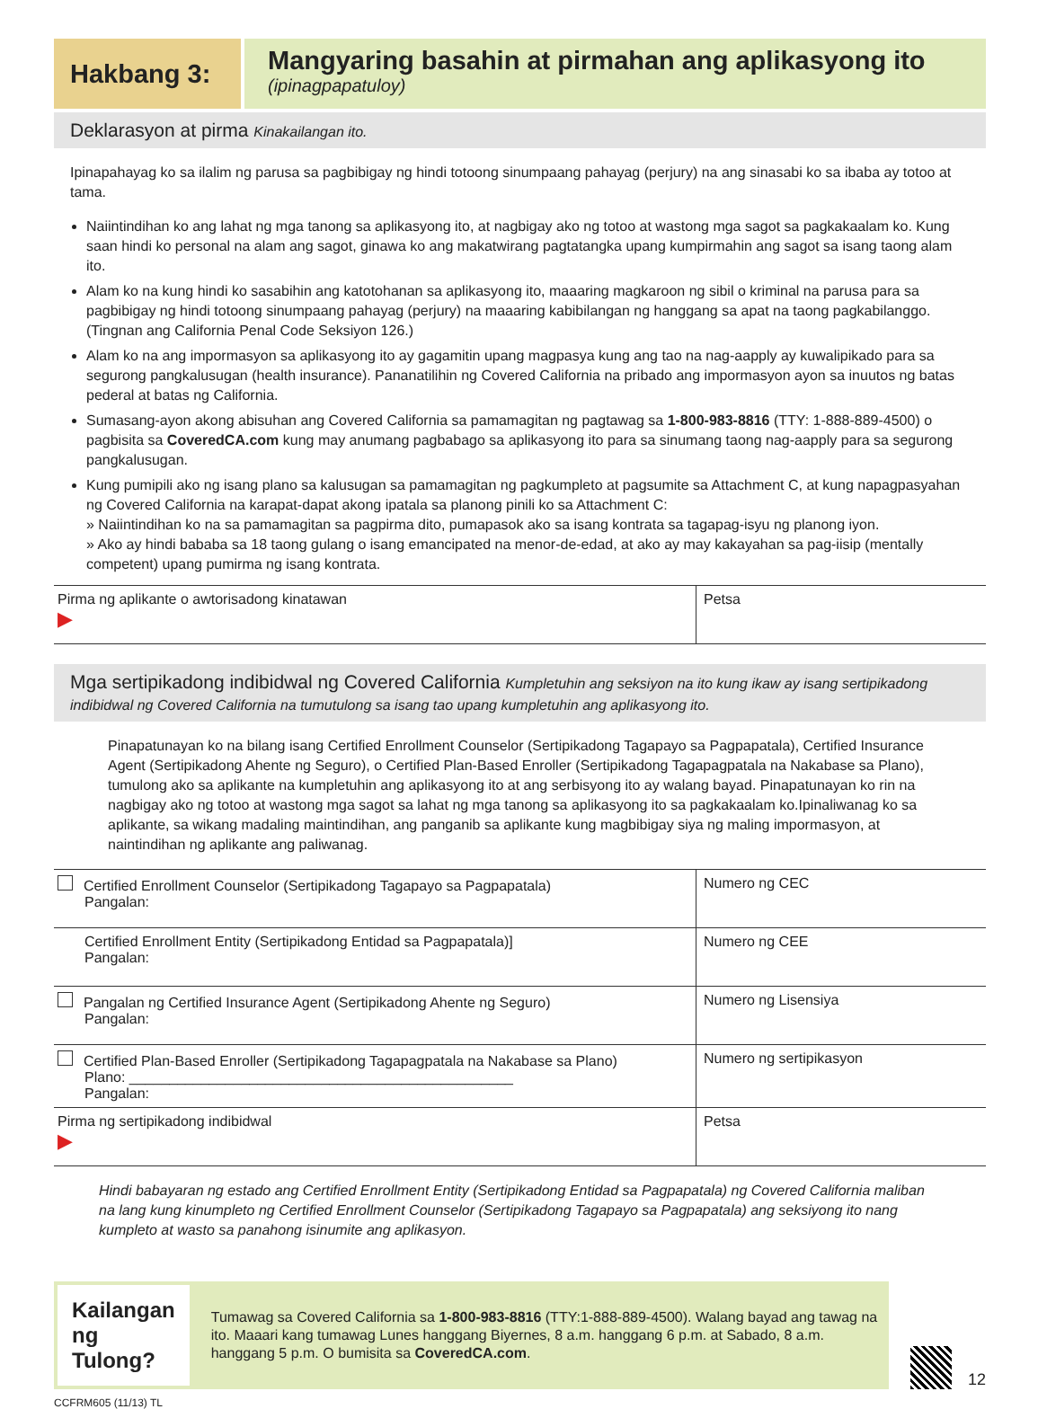Hakbang 3:
Mangyaring basahin at pirmahan ang aplikasyong ito
(ipinagpapatuloy)
Deklarasyon at pirma Kinakailangan ito.
Ipinapahayag ko sa ilalim ng parusa sa pagbibigay ng hindi totoong sinumpaang pahayag (perjury) na ang sinasabi ko sa ibaba ay totoo at tama.
Naiintindihan ko ang lahat ng mga tanong sa aplikasyong ito, at nagbigay ako ng totoo at wastong mga sagot sa pagkakaalam ko. Kung saan hindi ko personal na alam ang sagot, ginawa ko ang makatwirang pagtatangka upang kumpirmahin ang sagot sa isang taong alam ito.
Alam ko na kung hindi ko sasabihin ang katotohanan sa aplikasyong ito, maaaring magkaroon ng sibil o kriminal na parusa para sa pagbibigay ng hindi totoong sinumpaang pahayag (perjury) na maaaring kabibilangan ng hanggang sa apat na taong pagkabilanggo. (Tingnan ang California Penal Code Seksiyon 126.)
Alam ko na ang impormasyon sa aplikasyong ito ay gagamitin upang magpasya kung ang tao na nag-aapply ay kuwalipikado para sa segurong pangkalusugan (health insurance). Pananatilihin ng Covered California na pribado ang impormasyon ayon sa inuutos ng batas pederal at batas ng California.
Sumasang-ayon akong abisuhan ang Covered California sa pamamagitan ng pagtawag sa 1-800-983-8816 (TTY: 1-888-889-4500) o pagbisita sa CoveredCA.com kung may anumang pagbabago sa aplikasyong ito para sa sinumang taong nag-aapply para sa segurong pangkalusugan.
Kung pumipili ako ng isang plano sa kalusugan sa pamamagitan ng pagkumpleto at pagsumite sa Attachment C, at kung napagpasyahan ng Covered California na karapat-dapat akong ipatala sa planong pinili ko sa Attachment C:
» Naiintindihan ko na sa pamamagitan sa pagpirma dito, pumapasok ako sa isang kontrata sa tagapag-isyu ng planong iyon.
» Ako ay hindi bababa sa 18 taong gulang o isang emancipated na menor-de-edad, at ako ay may kakayahan sa pag-iisip (mentally competent) upang pumirma ng isang kontrata.
| Pirma ng aplikante o awtorisadong kinatawan ▶ | Petsa |
Mga sertipikadong indibidwal ng Covered California Kumpletuhin ang seksiyon na ito kung ikaw ay isang sertipikadong indibidwal ng Covered California na tumutulong sa isang tao upang kumpletuhin ang aplikasyong ito.
Pinapatunayan ko na bilang isang Certified Enrollment Counselor (Sertipikadong Tagapayo sa Pagpapatala), Certified Insurance Agent (Sertipikadong Ahente ng Seguro), o Certified Plan-Based Enroller (Sertipikadong Tagapagpatala na Nakabase sa Plano), tumulong ako sa aplikante na kumpletuhin ang aplikasyong ito at ang serbisyong ito ay walang bayad. Pinapatunayan ko rin na nagbigay ako ng totoo at wastong mga sagot sa lahat ng mga tanong sa aplikasyong ito sa pagkakaalam ko.Ipinaliwanag ko sa aplikante, sa wikang madaling maintindihan, ang panganib sa aplikante kung magbibigay siya ng maling impormasyon, at naintindihan ng aplikante ang paliwanag.
| Certified Enrollment Counselor (Sertipikadong Tagapayo sa Pagpapatala) Pangalan: | Numero ng CEC |
| Certified Enrollment Entity (Sertipikadong Entidad sa Pagpapatala)] Pangalan: | Numero ng CEE |
| Pangalan ng Certified Insurance Agent (Sertipikadong Ahente ng Seguro) Pangalan: | Numero ng Lisensiya |
| Certified Plan-Based Enroller (Sertipikadong Tagapagpatala na Nakabase sa Plano) Plano: ________________________________________________ Pangalan: | Numero ng sertipikasyon |
| Pirma ng sertipikadong indibidwal ▶ | Petsa |
Hindi babayaran ng estado ang Certified Enrollment Entity (Sertipikadong Entidad sa Pagpapatala) ng Covered California maliban na lang kung kinumpleto ng Certified Enrollment Counselor (Sertipikadong Tagapayo sa Pagpapatala) ang seksiyong ito nang kumpleto at wasto sa panahong isinumite ang aplikasyon.
Kailangan ng Tulong?
Tumawag sa Covered California sa 1-800-983-8816 (TTY:1-888-889-4500). Walang bayad ang tawag na ito. Maaari kang tumawag Lunes hanggang Biyernes, 8 a.m. hanggang 6 p.m. at Sabado, 8 a.m. hanggang 5 p.m. O bumisita sa CoveredCA.com.
12
CCFRM605 (11/13) TL